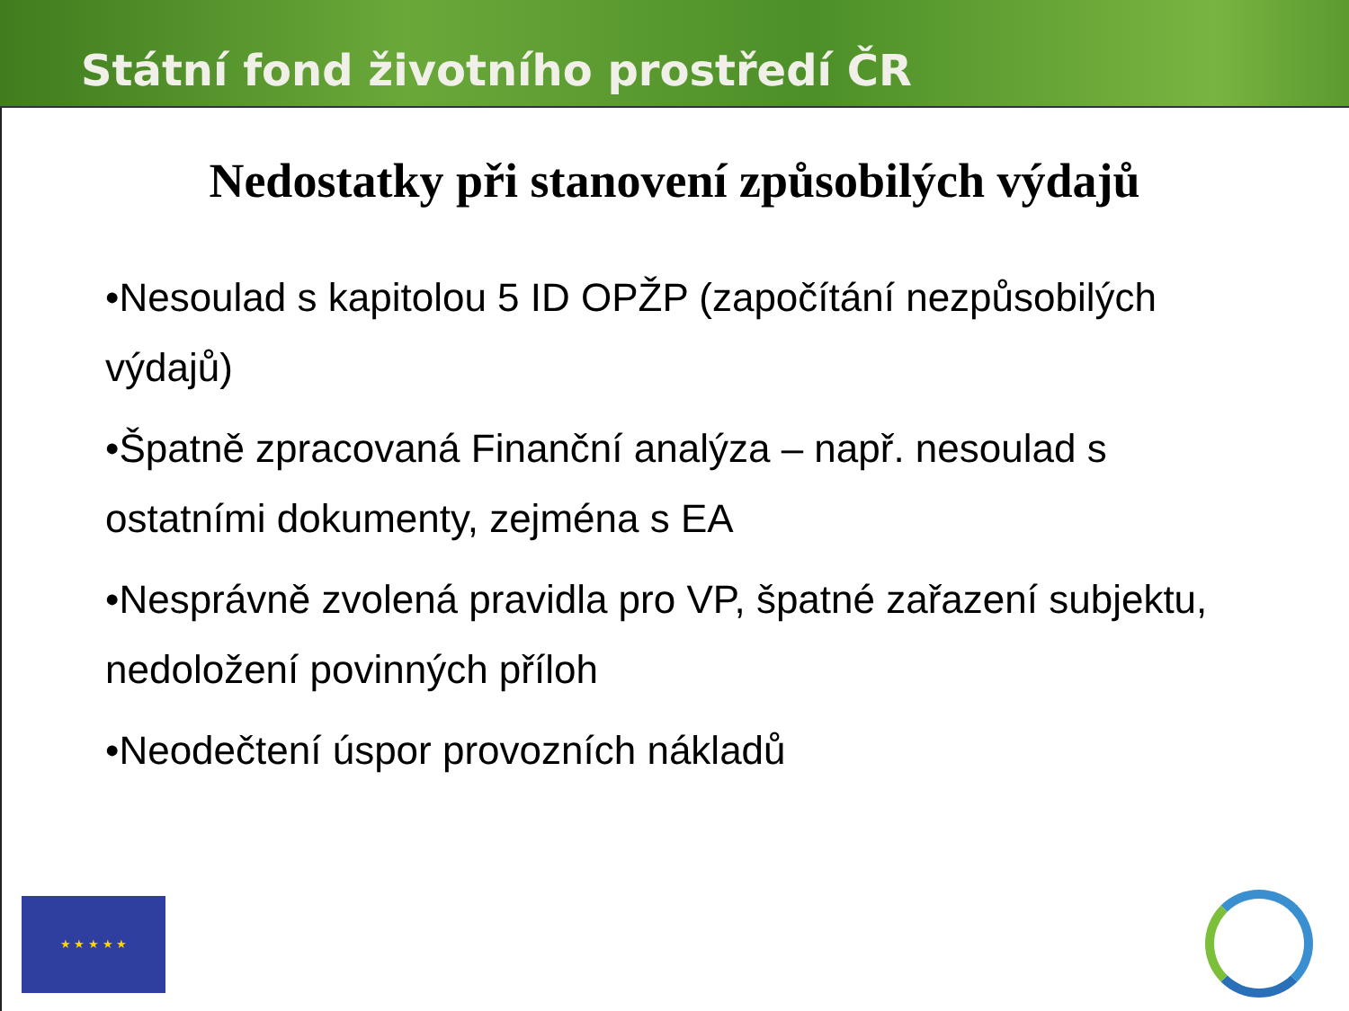Státní fond životního prostředí ČR
Nedostatky při stanovení způsobilých výdajů
•Nesoulad s kapitolou 5 ID OPŽP (započítání nezpůsobilých výdajů)
•Špatně zpracovaná Finanční analýza – např. nesoulad s ostatními dokumenty, zejména s EA
•Nesprávně zvolená pravidla pro VP, špatné zařazení subjektu, nedoložení povinných příloh
•Neodečtení úspor provozních nákladů
★ ★ ★ ★ ★